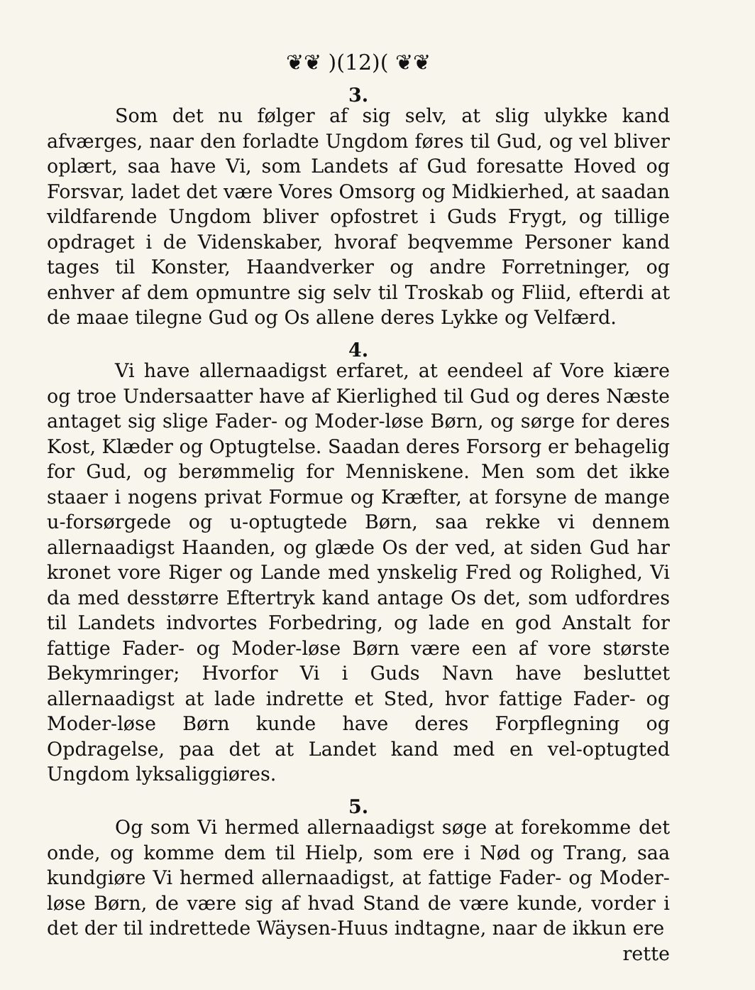❦❦ )(12)( ❦❦
3.
Som det nu følger af sig selv, at slig ulykke kand afværges, naar den forladte Ungdom føres til Gud, og vel bliver oplært, saa have Vi, som Landets af Gud foresatte Hoved og Forsvar, ladet det være Vores Omsorg og Midkierhed, at saadan vildfarende Ungdom bliver opfostret i Guds Frygt, og tillige opdraget i de Videnskaber, hvoraf beqvemme Personer kand tages til Konster, Haandverker og andre Forretninger, og enhver af dem opmuntre sig selv til Troskab og Fliid, efterdi at de maae tilegne Gud og Os allene deres Lykke og Velfærd.
4.
Vi have allernaadigst erfaret, at eendeel af Vore kiære og troe Undersaatter have af Kierlighed til Gud og deres Næste antaget sig slige Fader- og Moder-løse Børn, og sørge for deres Kost, Klæder og Optugtelse. Saadan deres Forsorg er behagelig for Gud, og berømmelig for Menniskene. Men som det ikke staaer i nogens privat Formue og Kræfter, at forsyne de mange u-forsørgede og u-optugtede Børn, saa rekke vi dennem allernaadigst Haanden, og glæde Os der ved, at siden Gud har kronet vore Riger og Lande med ynskelig Fred og Rolighed, Vi da med desstørre Eftertryk kand antage Os det, som udfordres til Landets indvortes Forbedring, og lade en god Anstalt for fattige Fader- og Moder-løse Børn være een af vore største Bekymringer; Hvorfor Vi i Guds Navn have besluttet allernaadigst at lade indrette et Sted, hvor fattige Fader- og Moder-løse Børn kunde have deres Forpflegning og Opdragelse, paa det at Landet kand med en vel-optugted Ungdom lyksaliggiøres.
5.
Og som Vi hermed allernaadigst søge at forekomme det onde, og komme dem til Hielp, som ere i Nød og Trang, saa kundgiøre Vi hermed allernaadigst, at fattige Fader- og Moder-løse Børn, de være sig af hvad Stand de være kunde, vorder i det der til indrettede Wäysen-Huus indtagne, naar de ikkun ere
rette